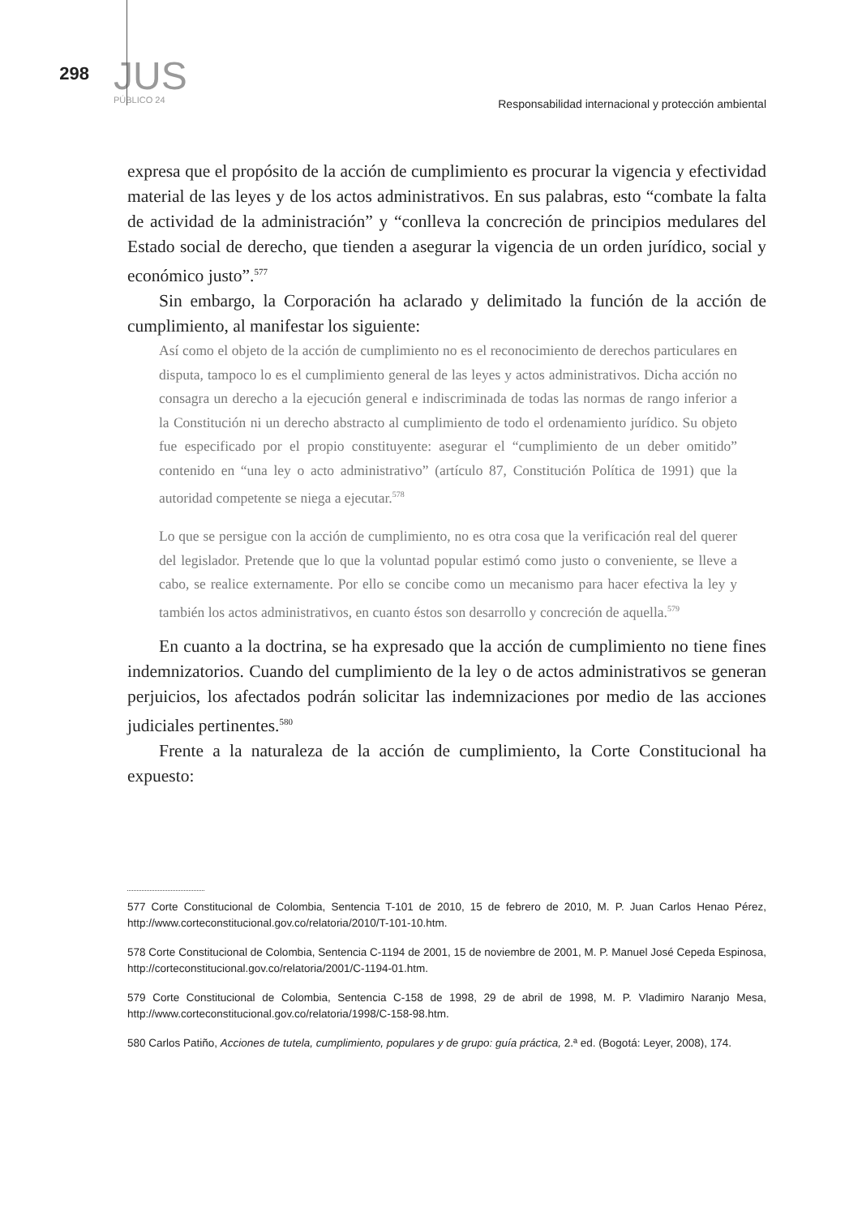298
JUS
PÚBLICO 24
Responsabilidad internacional y protección ambiental
expresa que el propósito de la acción de cumplimiento es procurar la vigencia y efectividad material de las leyes y de los actos administrativos. En sus palabras, esto “combate la falta de actividad de la administración” y “conlleva la concreción de principios medulares del Estado social de derecho, que tienden a asegurar la vigencia de un orden jurídico, social y económico justo”.<sup>577</sup>
Sin embargo, la Corporación ha aclarado y delimitado la función de la acción de cumplimiento, al manifestar los siguiente:
Así como el objeto de la acción de cumplimiento no es el reconocimiento de derechos particulares en disputa, tampoco lo es el cumplimiento general de las leyes y actos administrativos. Dicha acción no consagra un derecho a la ejecución general e indiscriminada de todas las normas de rango inferior a la Constitución ni un derecho abstracto al cumplimiento de todo el ordenamiento jurídico. Su objeto fue especificado por el propio constituyente: asegurar el “cumplimiento de un deber omitido” contenido en “una ley o acto administrativo” (artículo 87, Constitución Política de 1991) que la autoridad competente se niega a ejecutar.<sup>578</sup>
Lo que se persigue con la acción de cumplimiento, no es otra cosa que la verificación real del querer del legislador. Pretende que lo que la voluntad popular estimó como justo o conveniente, se lleve a cabo, se realice externamente. Por ello se concibe como un mecanismo para hacer efectiva la ley y también los actos administrativos, en cuanto éstos son desarrollo y concreción de aquella.<sup>579</sup>
En cuanto a la doctrina, se ha expresado que la acción de cumplimiento no tiene fines indemnizatorios. Cuando del cumplimiento de la ley o de actos administrativos se generan perjuicios, los afectados podrán solicitar las indemnizaciones por medio de las acciones judiciales pertinentes.<sup>580</sup>
Frente a la naturaleza de la acción de cumplimiento, la Corte Constitucional ha expuesto:
577 Corte Constitucional de Colombia, Sentencia T-101 de 2010, 15 de febrero de 2010, M. P. Juan Carlos Henao Pérez, http://www.corteconstitucional.gov.co/relatoria/2010/T-101-10.htm.
578 Corte Constitucional de Colombia, Sentencia C-1194 de 2001, 15 de noviembre de 2001, M. P. Manuel José Cepeda Espinosa, http://corteconstitucional.gov.co/relatoria/2001/C-1194-01.htm.
579 Corte Constitucional de Colombia, Sentencia C-158 de 1998, 29 de abril de 1998, M. P. Vladimiro Naranjo Mesa, http://www.corteconstitucional.gov.co/relatoria/1998/C-158-98.htm.
580 Carlos Patiño, Acciones de tutela, cumplimiento, populares y de grupo: guía práctica, 2.ª ed. (Bogotá: Leyer, 2008), 174.